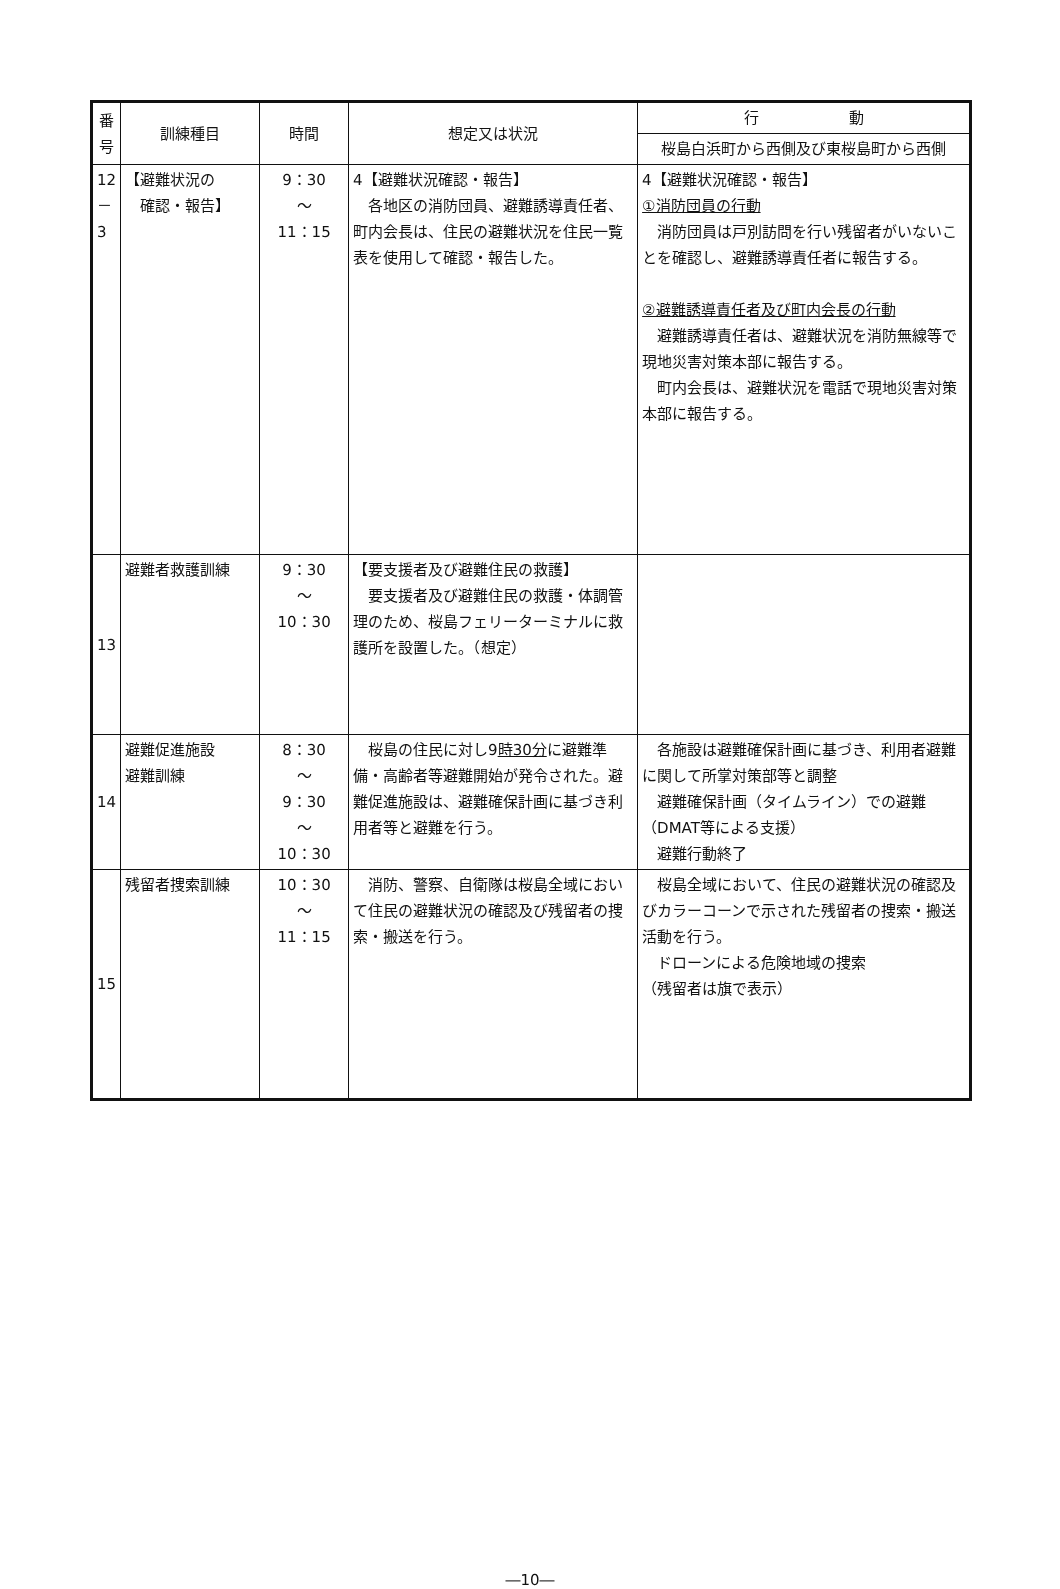| 番号 | 訓練種目 | 時間 | 想定又は状況 | 行 動 |
| --- | --- | --- | --- | --- |
| | | | | 桜島白浜町から西側及び東桜島町から西側 |
| 12 － 3 | 【避難状況の 確認・報告】 | 9：30 ～ 11：15 | 4【避難状況確認・報告】 各地区の消防団員、避難誘導責任者、町内会長は、住民の避難状況を住民一覧表を使用して確認・報告した。 | 4【避難状況確認・報告】 ①消防団員の行動 消防団員は戸別訪問を行い残留者がいないことを確認し、避難誘導責任者に報告する。 ②避難誘導責任者及び町内会長の行動 避難誘導責任者は、避難状況を消防無線等で現地災害対策本部に報告する。 町内会長は、避難状況を電話で現地災害対策本部に報告する。 |
| 13 | 避難者救護訓練 | 9：30 ～ 10：30 | 【要支援者及び避難住民の救護】 要支援者及び避難住民の救護・体調管理のため、桜島フェリーターミナルに救護所を設置した。（想定） | |
| 14 | 避難促進施設 避難訓練 | 8：30 ～ 9：30 ～ 10：30 | 桜島の住民に対し9 時30分 に避難準備・高齢者等避難開始が発令された。避難促進施設は、避難確保計画に基づき利用者等と避難を行う。 | 各施設は避難確保計画に基づき、利用者避難に関して所掌対策部等と調整 避難確保計画（タイムライン）での避難（DMAT等による支援） 避難行動終了 |
| 15 | 残留者捜索訓練 | 10：30 ～ 11：15 | 消防、警察、自衛隊は桜島全域において住民の避難状況の確認及び残留者の捜索・搬送を行う。 | 桜島全域において、住民の避難状況の確認及びカラーコーンで示された残留者の捜索・搬送活動を行う。 ドローンによる危険地域の捜索 （残留者は旗で表示） |
―10―